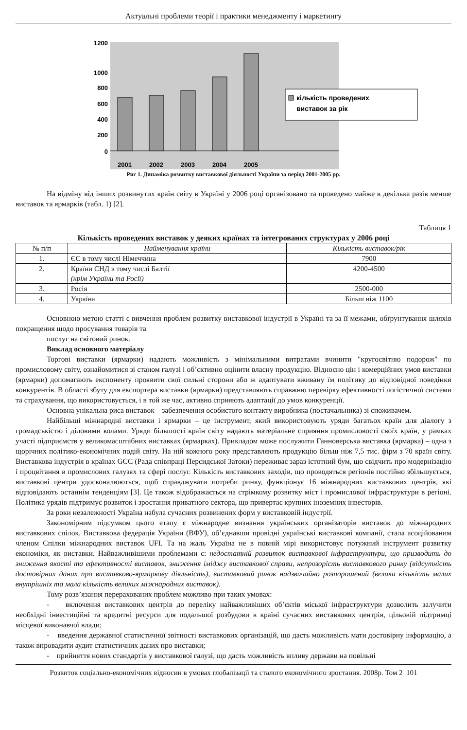Актуальні проблеми теорії і практики менеджменту і маркетингу
1200
1000
800
600
400
200
0
2001
2002
2003
2004
2005
кількість проведених
виставок за рік
Рис 1. Динаміка розвитку виставкової діяльності України за період 2001-2005 рр.
На відміну від інших розвинутих країн світу в Україні у 2006 році організовано та проведено майже в декілька разів менше виставок та ярмарків (табл. 1) [2].
Таблиця 1
Кількість проведених виставок у деяких країнах та інтегрованих структурах у 2006 році
| № п/п | Найменування країни | Кількість виставок/рік |
| --- | --- | --- |
| 1. | ЄС в тому числі Німеччина | 7900 |
| 2. | Країни СНД в тому числі Балтії (крім України та Росії) | 4200-4500 |
| 3. | Росія | 2500-000 |
| 4. | Україна | Більш ніж 1100 |
Основною метою статті є вивчення проблем розвитку виставкової індустрії в Україні та за її межами, обґрунтування шляхів покращення щодо просування товарів та
послуг на світовий ринок.
Виклад основного матеріалу
Торгові виставки (ярмарки) надають можливість з мінімальними витратами вчинити "кругосвітню подорож" по промисловому світу, ознайомитися зі станом галузі і об’єктивно оцінити власну продукцію. Відносно цін і комерційних умов виставки (ярмарки) допомагають експоненту проявити свої сильні сторони або ж адаптувати вживану їм політику до відповідної поведінки конкурентів. В області збуту для експортера виставки (ярмарки) представляють справжню перевірку ефективності логістичної системи та страхування, що використовується, і в той же час, активно сприяють адаптації до умов конкуренції.
Основна унікальна риса виставок – забезпечення особистого контакту виробника (постачальника) зі споживачем.
Найбільші міжнародні виставки і ярмарки – це інструмент, який використовують уряди багатьох країн для діалогу з громадськістю і діловими колами. Уряди більшості країн світу надають матеріальне сприяння промисловості своїх країн, у рамках участі підприємств у великомасштабних виставках (ярмарках). Прикладом може послужити Ганноверська виставка (ярмарка) – одна з щорічних політико-економічних подій світу. На ній кожного року представляють продукцію більш ніж 7,5 тис. фірм з 70 країн світу. Виставкова індустрія в країнах GCC (Рада співпраці Персидської Затоки) переживає зараз істотний бум, що свідчить про модернізацію і процвітання в промислових галузях та сфері послуг. Кількість виставкових заходів, що проводяться регіонів постійно збільшується, виставкові центри удосконалюються, щоб справджувати потреби ринку, функціонує 16 міжнародних виставкових центрів, які відповідають останнім тенденціям [3]. Це також відображається на стрімкому розвитку міст і промислової інфраструктури в регіоні. Політика урядів підтримує розвиток і зростання приватного сектора, що привертає крупних іноземних інвесторів.
За роки незалежності Україна набула сучасних розвинених форм у виставковій індустрії.
Закономірним підсумком цього етапу є міжнародне визнання українських організаторів виставок до міжнародних виставкових спілок. Виставкова федерація України (ВФУ), об’єднавши провідні українські виставкові компанії, стала асоційованим членом Спілки міжнародних виставок UFI. Та на жаль Україна не в повній мірі використовує потужний інструмент розвитку економіки, як виставки. Найважливішими проблемами є: недостатній розвиток виставкової інфраструктури, що призводить до зниження якості та ефективності виставок, зниження іміджу виставкової справи, непрозорість виставкового ринку (відсутність достовірних даних про виставково-ярмаркову діяльність), виставковий ринок надзвичайно розпорошений (велика кількість малих внутрішніх та мала кількість великих міжнародних виставок).
Тому розв’язання перерахованих проблем можливо при таких умовах:
- включення виставкових центрів до переліку найважливіших об’єктів міської інфраструктури дозволить залучити необхідні інвестиційні та кредитні ресурси для подальшої розбудови в країні сучасних виставкових центрів, цільовій підтримці місцевої виконавчої влади;
- введення державної статистичної звітності виставкових організацій, що дасть можливість мати достовірну інформацію, а також впровадити аудит статистичних даних про виставки;
- прийняття нових стандартів у виставкової галузі, що дасть можливість впливу держави на повільні
Розвиток соціально-економічних відносин в умовах глобалізації та сталого економічного зростання. 2008р. Том 2 101